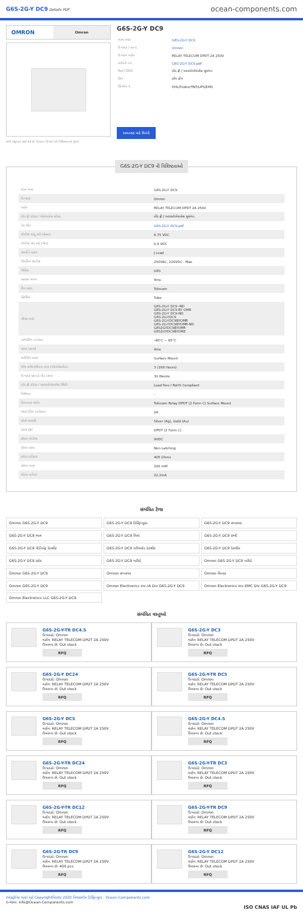G6S-2G-Y DC9 Details PDF
ocean-components.com
OMRON Omron
છબી રજૂઆત હોઈ શકે છે. ઉત્પાદન વિગતો માટે વિશિષ્ટતાઓ જુઓ.
G6S-2G-Y DC9
| ભાગ નંબર: | G6S-2G-Y DC9 |
| ઉત્પાદક / બ્રાન્ડ: | Omron |
| ઉત્પાદન વર્ણન | RELAY TELECOM DPDT 2A 250V |
| માહિતી પત્ર: | G6S-2G-Y DC9.pdf |
| RoH સ્થિતિ | લીડ ફ્રી / આરઓએચએસ સુસંગત |
| શિપ | હોંગ કોંગ |
| શિપમેન્ટ વે | DHL/Fedex/TNT/UPS/EMS |
અવતરણ માટે વિનંતી
G6S-2G-Y DC9 ની વિશિષ્ટતાઓ
| ભાગ નંબર | G6S-2G-Y DC9 |
| ઉત્પાદક | Omron |
| વર્ણન | RELAY TELECOM DPDT 2A 250V |
| લીડ ફ્રી સ્ટેટસ / રોએચએસ સ્ટેટસ | લીડ ફ્રી / આરઓએચએસ સુસંગત |
| ડેટા શીટ | G6S-2G-Y DC9.pdf |
| વોલ્ટેજ ચાલુ કરો (મેક્સ) | 6.75 VDC |
| વોલ્ટેજ બંધ કરો (મીન) | 0.9 VDC |
| સમાપ્તિ પ્રકાર | J Lead |
| સ્વિચિંગ વોલ્ટેજ | 250VAC, 220VDC - Max |
| સિરીઝ | G6S |
| પ્રકાશન સમય | 4ms |
| શૈલ પ્રકાર | Telecom |
| પેકેજિંગ | Tube |
| બીજા નામો | G6S-2G-Y DC9 -ND G6S-2G-Y DC9 BY OMR G6S-2G-Y DC9-ND G6S-2G-YDC9 G6S-2G-YDC9BYOMR G6S-2G-YDC9BYOMR-ND G6S2GYDC9BYOMR G6S2GYDC9BYOMZ |
| ઓપરેટિંગ તાપમાન | -40°C ~ 85°C |
| સમય ચલાવો | 4ms |
| માઉન્ટિંગ પ્રકાર | Surface Mount |
| ભેજ સંવેદનશીલતા સ્તર (એમએસએલ) | 3 (168 Hours) |
| ઉત્પાદક સ્ટાન્ડર્ડ લીડ ટાઇમ | 30 Weeks |
| લીડ ફ્રી સ્ટેટસ / આરઓએચએસ સ્થિતિ | Lead free / RoHS Compliant |
| વિશેષતા | - |
| વિગતવાર વર્ણન | Telecom Relay DPDT (2 Form C) Surface Mount |
| સંપર્ક રેટિંગ (વર્તમાન) | 2A |
| સંપર્ક સામગ્રી | Silver (Ag), Gold (Au) |
| સંપર્ક ફોર્મ | DPDT (2 Form C) |
| કોઇલ વોલ્ટેજ | 9VDC |
| કોઇલ પ્રકાર | Non Latching |
| કોઇલ પ્રતિકાર | 405 Ohms |
| કોઇલ પાવર | 200 mW |
| કોઇલ વર્તમાન | 22.2mA |
સંબંધિત ટૅગ્સ
Omron G6S-2G-Y DC9
G6S-2G-Y DC9 ડિસ્ટ્રિબ્યુટર
G6S-2G-Y DC9 સપ્લાયર
G6S-2G-Y DC9 ભાવ
G6S-2G-Y DC9 ચિત્રો
G6S-2G-Y DC9 છબી
G6S-2G-Y DC9 પીડીએફ ડેટાશીટ
G6S-2G-Y DC9 ડાઉનલોડ ડેટાશીટ
G6S-2G-Y DC9 ડેટાશીટ
G6S-2G-Y DC9 સ્ટોક
G6S-2G-Y DC9 ખરીદો
Omron G6S-2G-Y DC9 ખરીદો
Omron G6S-2G-Y DC9
Omron સપ્લાયર
Omron વિતરક
Omron G6S-2G-Y DC9
Omron Electronics Inc-IA Div G6S-2G-Y DC9
Omron Electronics Inc-EMC Div G6S-2G-Y DC9
Omron Electronics LLC G6S-2G-Y DC9
સંબંધિત વસ્તુઓ
G6S-2G-Y-TR DC4.5
ઉત્પાદકો: Omron
વર્ણન: RELAY TELECOM DPDT 2A 250V
ઉપલબ્ધ છે: Out stock
RFQ
G6S-2G-Y DC3
ઉત્પાદકો: Omron
વર્ણન: RELAY TELECOM DPDT 2A 250V
ઉપલબ્ધ છે: Out stock
RFQ
G6S-2G-Y DC24
ઉત્પાદકો: Omron
વર્ણન: RELAY TELECOM DPDT 2A 250V
ઉપલબ્ધ છે: Out stock
RFQ
G6S-2G-Y-TR DC5
ઉત્પાદકો: Omron
વર્ણન: RELAY TELECOM DPDT 2A 250V
ઉપલબ્ધ છે: Out stock
RFQ
G6S-2G-Y DC5
ઉત્પાદકો: Omron
વર્ણન: RELAY TELECOM DPDT 2A 250V
ઉપલબ્ધ છે: Out stock
RFQ
G6S-2G-Y DC4.5
ઉત્પાદકો: Omron
વર્ણન: RELAY TELECOM DPDT 2A 250V
ઉપલબ્ધ છે: Out stock
RFQ
G6S-2G-Y-TR DC24
ઉત્પાદકો: Omron
વર્ણન: RELAY TELECOM DPDT 2A 250V
ઉપલબ્ધ છે: Out stock
RFQ
G6S-2G-Y-TR DC3
ઉત્પાદકો: Omron
વર્ણન: RELAY TELECOM DPDT 2A 250V
ઉપલબ્ધ છે: Out stock
RFQ
G6S-2G-Y-TR DC12
ઉત્પાદકો: Omron
વર્ણન: RELAY TELECOM DPDT 2A 250V
ઉપલબ્ધ છે: Out stock
RFQ
G6S-2G-Y-TR DC9
ઉત્પાદકો: Omron
વર્ણન: RELAY TELECOM DPDT 2A 250V
ઉપલબ્ધ છે: Out stock
RFQ
G6S-2G-TR DC9
ઉત્પાદકો: Omron
વર્ણન: RELAY TELECOM DPDT 2A 250V
ઉપલબ્ધ છે: 400 pcs
RFQ
G6S-2G-Y DC12
ઉત્પાદકો: Omron
વર્ણન: RELAY TELECOM DPDT 2A 250V
ઉપલબ્ધ છે: Out stock
RFQ
ઇલેક્ટ્રોનિક ઘટકો માટે Copyrightપિરાઇટ 2020 વિશ્વસનીય ડિસ્ટ્રિબ્યુટર - Ocean-Components.com
ઇ-મેઇલ: Info@Ocean-Components.com
ISO CNAS IAF UL Pb